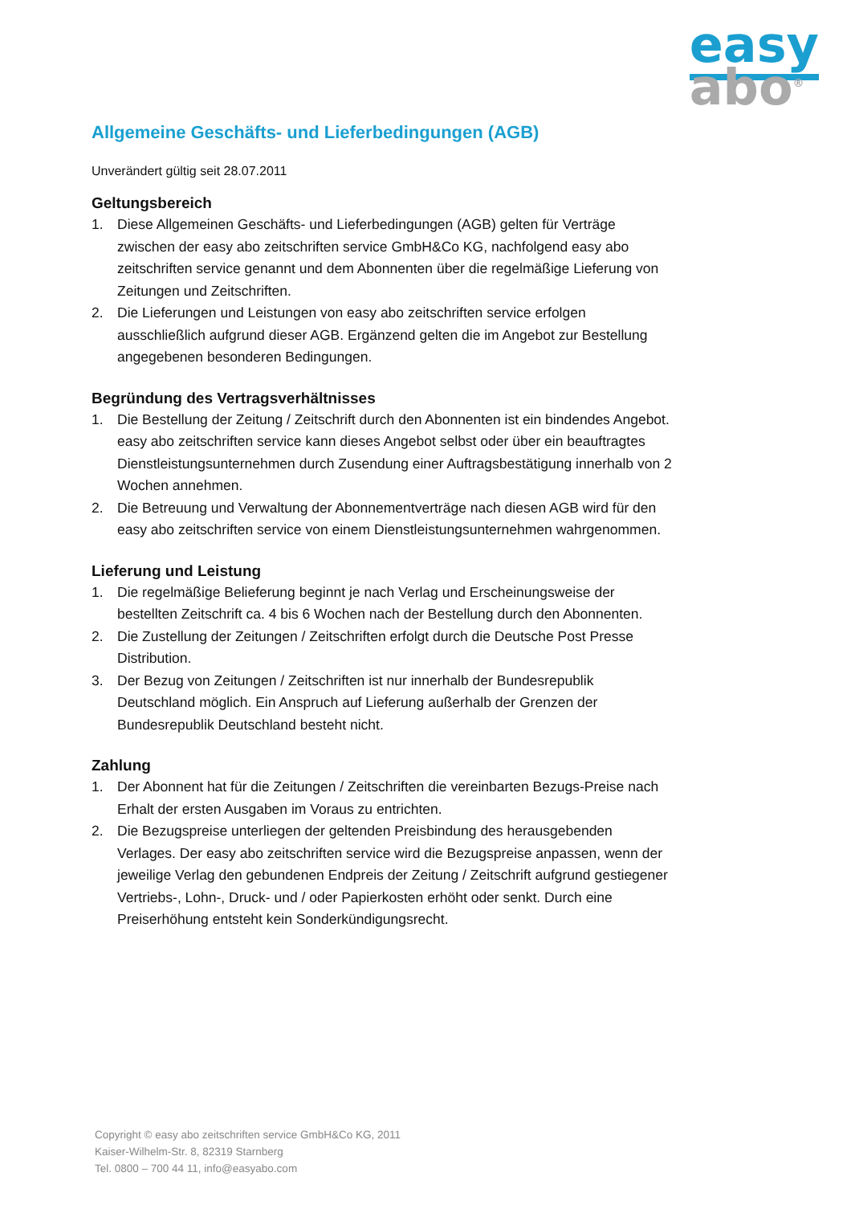easy
abo<sup>®</sup>
Allgemeine Geschäfts- und Lieferbedingungen (AGB)
Unverändert gültig seit 28.07.2011
Geltungsbereich
1. Diese Allgemeinen Geschäfts- und Lieferbedingungen (AGB) gelten für Verträge zwischen der easy abo zeitschriften service GmbH&Co KG, nachfolgend easy abo zeitschriften service genannt und dem Abonnenten über die regelmäßige Lieferung von Zeitungen und Zeitschriften.
2. Die Lieferungen und Leistungen von easy abo zeitschriften service erfolgen ausschließlich aufgrund dieser AGB. Ergänzend gelten die im Angebot zur Bestellung angegebenen besonderen Bedingungen.
Begründung des Vertragsverhältnisses
1. Die Bestellung der Zeitung / Zeitschrift durch den Abonnenten ist ein bindendes Angebot. easy abo zeitschriften service kann dieses Angebot selbst oder über ein beauftragtes Dienstleistungsunternehmen durch Zusendung einer Auftragsbestätigung innerhalb von 2 Wochen annehmen.
2. Die Betreuung und Verwaltung der Abonnementverträge nach diesen AGB wird für den easy abo zeitschriften service von einem Dienstleistungsunternehmen wahrgenommen.
Lieferung und Leistung
1. Die regelmäßige Belieferung beginnt je nach Verlag und Erscheinungsweise der bestellten Zeitschrift ca. 4 bis 6 Wochen nach der Bestellung durch den Abonnenten.
2. Die Zustellung der Zeitungen / Zeitschriften erfolgt durch die Deutsche Post Presse Distribution.
3. Der Bezug von Zeitungen / Zeitschriften ist nur innerhalb der Bundesrepublik Deutschland möglich. Ein Anspruch auf Lieferung außerhalb der Grenzen der Bundesrepublik Deutschland besteht nicht.
Zahlung
1. Der Abonnent hat für die Zeitungen / Zeitschriften die vereinbarten Bezugs-Preise nach Erhalt der ersten Ausgaben im Voraus zu entrichten.
2. Die Bezugspreise unterliegen der geltenden Preisbindung des herausgebenden Verlages. Der easy abo zeitschriften service wird die Bezugspreise anpassen, wenn der jeweilige Verlag den gebundenen Endpreis der Zeitung / Zeitschrift aufgrund gestiegener Vertriebs-, Lohn-, Druck- und / oder Papierkosten erhöht oder senkt. Durch eine Preiserhöhung entsteht kein Sonderkündigungsrecht.
Copyright © easy abo zeitschriften service GmbH&Co KG, 2011
Kaiser-Wilhelm-Str. 8, 82319 Starnberg
Tel. 0800 – 700 44 11, info@easyabo.com